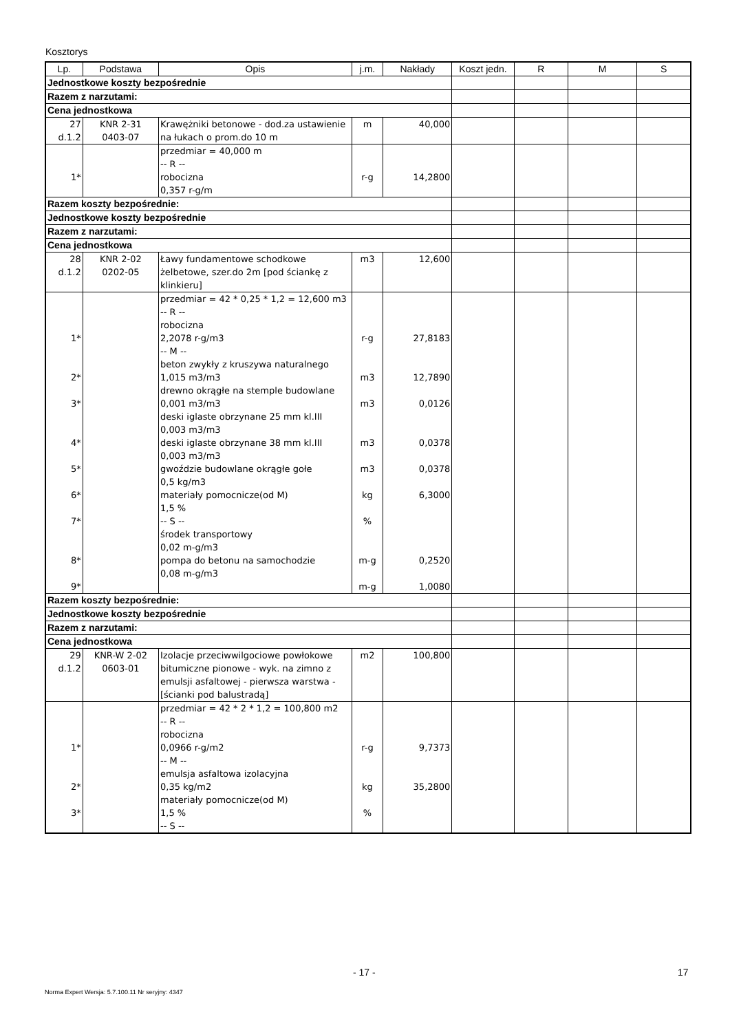Kosztorys
| Lp. | Podstawa | Opis | j.m. | Nakłady | Koszt jedn. | R | M | S |
| --- | --- | --- | --- | --- | --- | --- | --- | --- |
| Jednostkowe koszty bezpośrednie | | | | | | | | |
| Razem z narzutami: | | | | | | | | |
| Cena jednostkowa | | | | | | | | |
| 27 d.1.2 | KNR 2-31 0403-07 | Krawężniki betonowe - dod.za ustawienie na łukach o prom.do 10 m | m | 40,000 | | | | |
| 1* | | przedmiar = 40,000 m -- R -- robocizna 0,357 r-g/m | r-g | 14,2800 | | | | |
| Razem koszty bezpośrednie: | | | | | | | | |
| Jednostkowe koszty bezpośrednie | | | | | | | | |
| Razem z narzutami: | | | | | | | | |
| Cena jednostkowa | | | | | | | | |
| 28 d.1.2 | KNR 2-02 0202-05 | Ławy fundamentowe schodkowe żelbetowe, szer.do 2m [pod ściankę z klinkieru] | m3 | 12,600 | | | | |
| 1* 2* 3* 4* 5* 6* 7* 8* 9* | | przedmiar = 42 * 0,25 * 1,2 = 12,600 m3 -- R -- robocizna 2,2078 r-g/m3 -- M -- beton zwykły z kruszywa naturalnego 1,015 m3/m3 drewno okrągłe na stemple budowlane 0,001 m3/m3 deski iglaste obrzynane 25 mm kl.III 0,003 m3/m3 deski iglaste obrzynane 38 mm kl.III 0,003 m3/m3 gwoździe budowlane okrągłe gołe 0,5 kg/m3 materiały pomocnicze(od M) 1,5 % -- S -- środek transportowy 0,02 m-g/m3 pompa do betonu na samochodzie 0,08 m-g/m3 | r-g m3 m3 m3 m3 kg % m-g m-g | 27,8183 12,7890 0,0126 0,0378 0,0378 6,3000 0,2520 1,0080 | | | | |
| Razem koszty bezpośrednie: | | | | | | | | |
| Jednostkowe koszty bezpośrednie | | | | | | | | |
| Razem z narzutami: | | | | | | | | |
| Cena jednostkowa | | | | | | | | |
| 29 d.1.2 | KNR-W 2-02 0603-01 | Izolacje przeciwwilgociowe powłokowe bitumiczne pionowe - wyk. na zimno z emulsji asfaltowej - pierwsza warstwa -[ścianki pod balustradą] | m2 | 100,800 | | | | |
| 1* 2* 3* | | przedmiar = 42 * 2 * 1,2 = 100,800 m2 -- R -- robocizna 0,0966 r-g/m2 -- M -- emulsja asfaltowa izolacyjna 0,35 kg/m2 materiały pomocnicze(od M) 1,5 % -- S -- | r-g kg % | 9,7373 35,2800 | | | | |
- 17 - 17
Norma Expert Wersja: 5.7.100.11 Nr seryjny: 4347